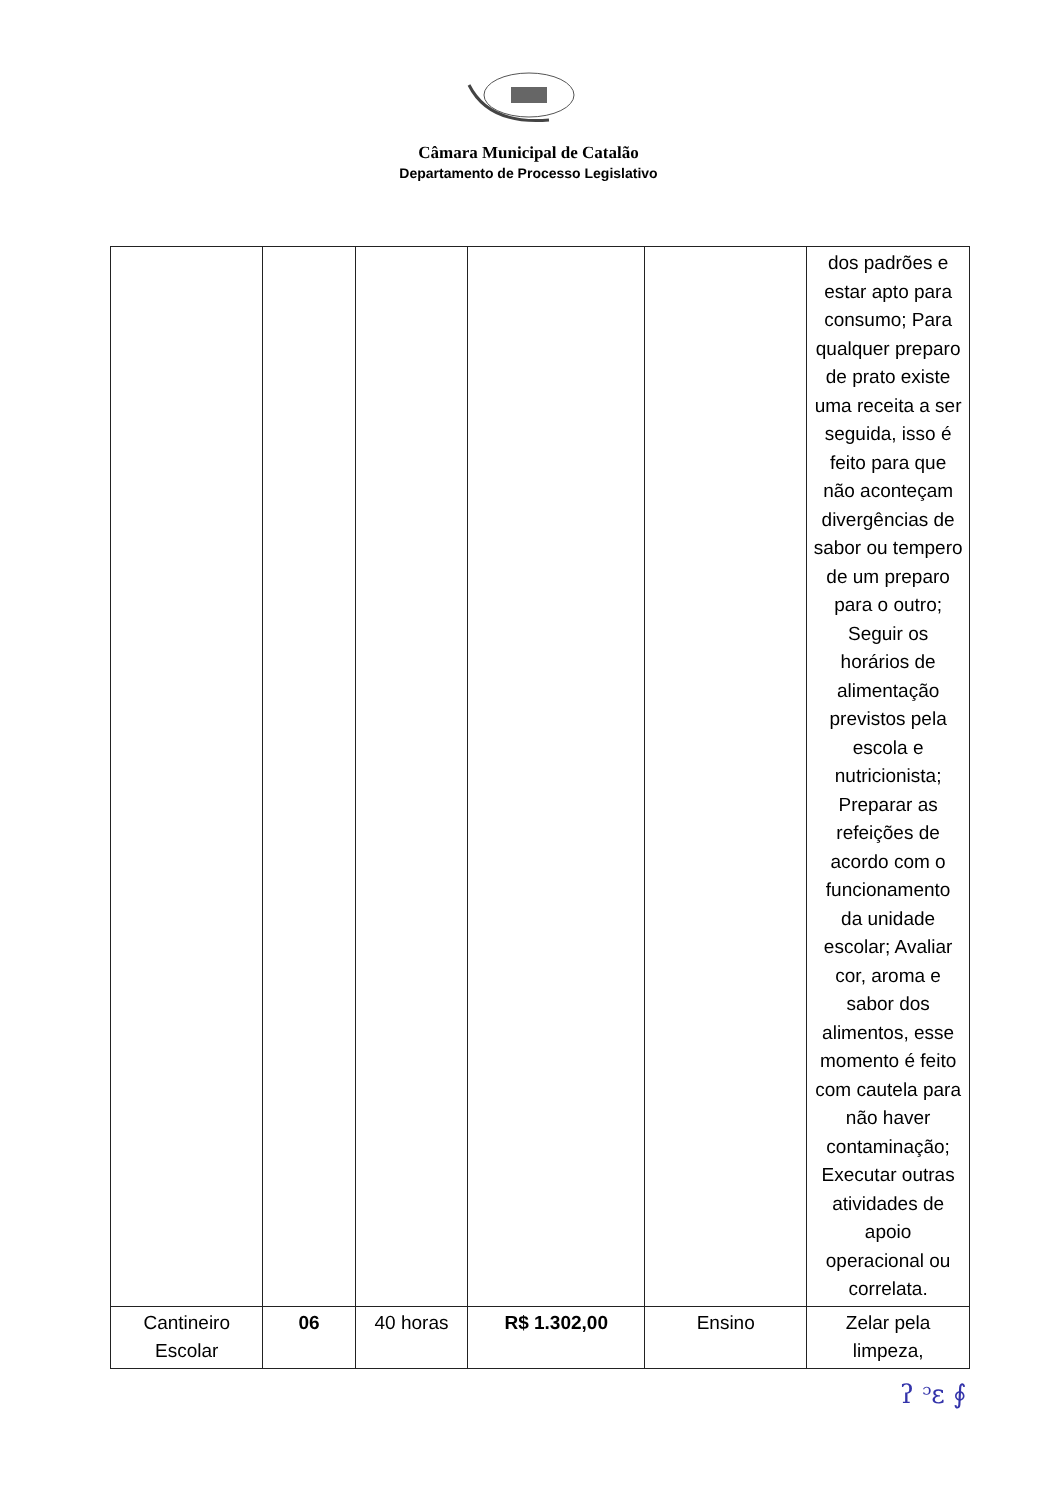Câmara Municipal de Catalão
Departamento de Processo Legislativo
| | | | | | dos padrões e estar apto para consumo; Para qualquer preparo de prato existe uma receita a ser seguida, isso é feito para que não aconteçam divergências de sabor ou tempero de um preparo para o outro; Seguir os horários de alimentação previstos pela escola e nutricionista; Preparar as refeições de acordo com o funcionamento da unidade escolar; Avaliar cor, aroma e sabor dos alimentos, esse momento é feito com cautela para não haver contaminação; Executar outras atividades de apoio operacional ou correlata. |
| Cantineiro Escolar | 06 | 40 horas | R$ 1.302,00 | Ensino | Zelar pela limpeza, |
ʔ ᵓε ∮